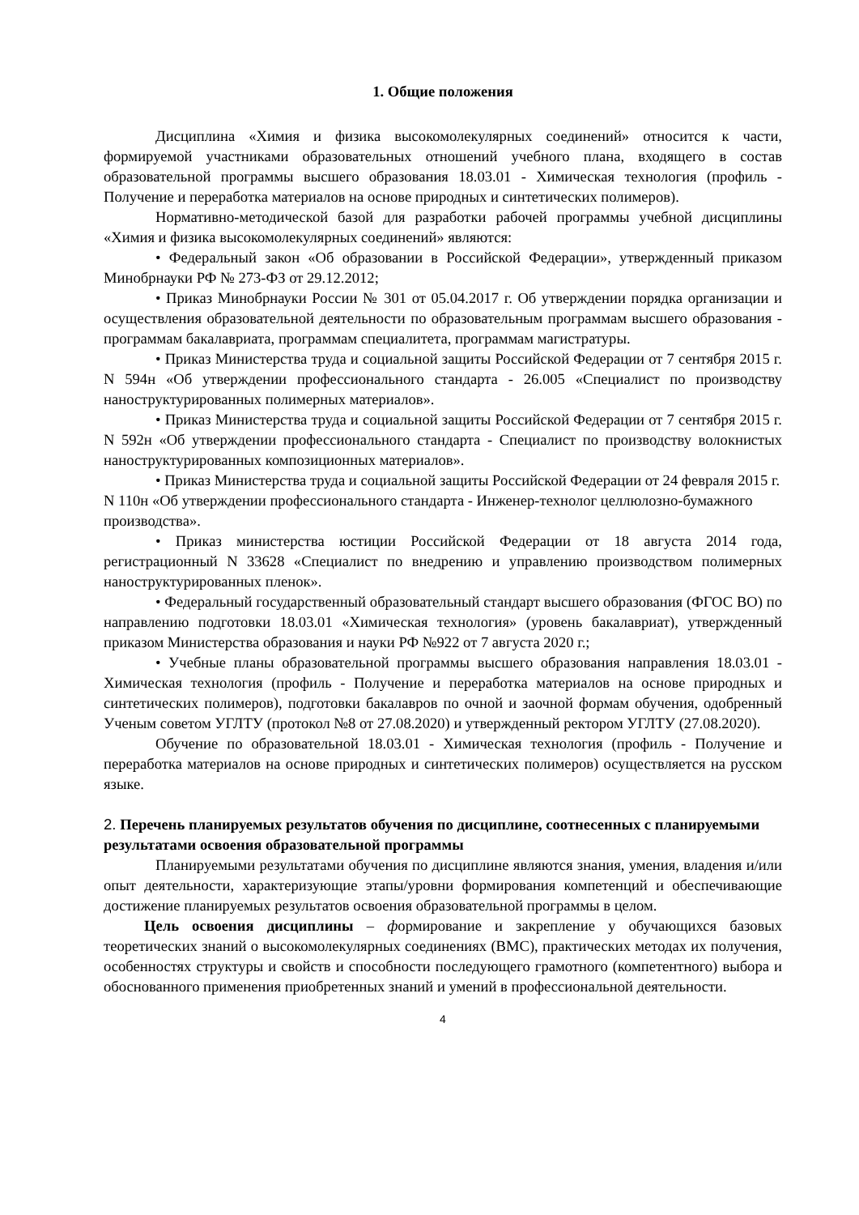1. Общие положения
Дисциплина «Химия и физика высокомолекулярных соединений» относится к части, формируемой участниками образовательных отношений учебного плана, входящего в состав образовательной программы высшего образования 18.03.01 - Химическая технология (профиль - Получение и переработка материалов на основе природных и синтетических полимеров).
Нормативно-методической базой для разработки рабочей программы учебной дисциплины «Химия и физика высокомолекулярных соединений» являются:
• Федеральный закон «Об образовании в Российской Федерации», утвержденный приказом Минобрнауки РФ № 273-ФЗ от 29.12.2012;
• Приказ Минобрнауки России № 301 от 05.04.2017 г. Об утверждении порядка организации и осуществления образовательной деятельности по образовательным программам высшего образования - программам бакалавриата, программам специалитета, программам магистратуры.
• Приказ Министерства труда и социальной защиты Российской Федерации от 7 сентября 2015 г. N 594н «Об утверждении профессионального стандарта - 26.005 «Специалист по производству наноструктурированных полимерных материалов».
• Приказ Министерства труда и социальной защиты Российской Федерации от 7 сентября 2015 г. N 592н «Об утверждении профессионального стандарта - Специалист по производству волокнистых наноструктурированных композиционных материалов».
• Приказ Министерства труда и социальной защиты Российской Федерации от 24 февраля 2015 г. N 110н «Об утверждении профессионального стандарта - Инженер-технолог целлюлозно-бумажного производства».
• Приказ министерства юстиции Российской Федерации от 18 августа 2014 года, регистрационный N 33628 «Специалист по внедрению и управлению производством полимерных наноструктурированных пленок».
• Федеральный государственный образовательный стандарт высшего образования (ФГОС ВО) по направлению подготовки 18.03.01 «Химическая технология» (уровень бакалавриат), утвержденный приказом Министерства образования и науки РФ №922 от 7 августа 2020 г.;
• Учебные планы образовательной программы высшего образования направления 18.03.01 - Химическая технология (профиль - Получение и переработка материалов на основе природных и синтетических полимеров), подготовки бакалавров по очной и заочной формам обучения, одобренный Ученым советом УГЛТУ (протокол №8 от 27.08.2020) и утвержденный ректором УГЛТУ (27.08.2020).
Обучение по образовательной 18.03.01 - Химическая технология (профиль - Получение и переработка материалов на основе природных и синтетических полимеров) осуществляется на русском языке.
2. Перечень планируемых результатов обучения по дисциплине, соотнесенных с планируемыми результатами освоения образовательной программы
Планируемыми результатами обучения по дисциплине являются знания, умения, владения и/или опыт деятельности, характеризующие этапы/уровни формирования компетенций и обеспечивающие достижение планируемых результатов освоения образовательной программы в целом.
Цель освоения дисциплины – формирование и закрепление у обучающихся базовых теоретических знаний о высокомолекулярных соединениях (ВМС), практических методах их получения, особенностях структуры и свойств и способности последующего грамотного (компетентного) выбора и обоснованного применения приобретенных знаний и умений в профессиональной деятельности.
4